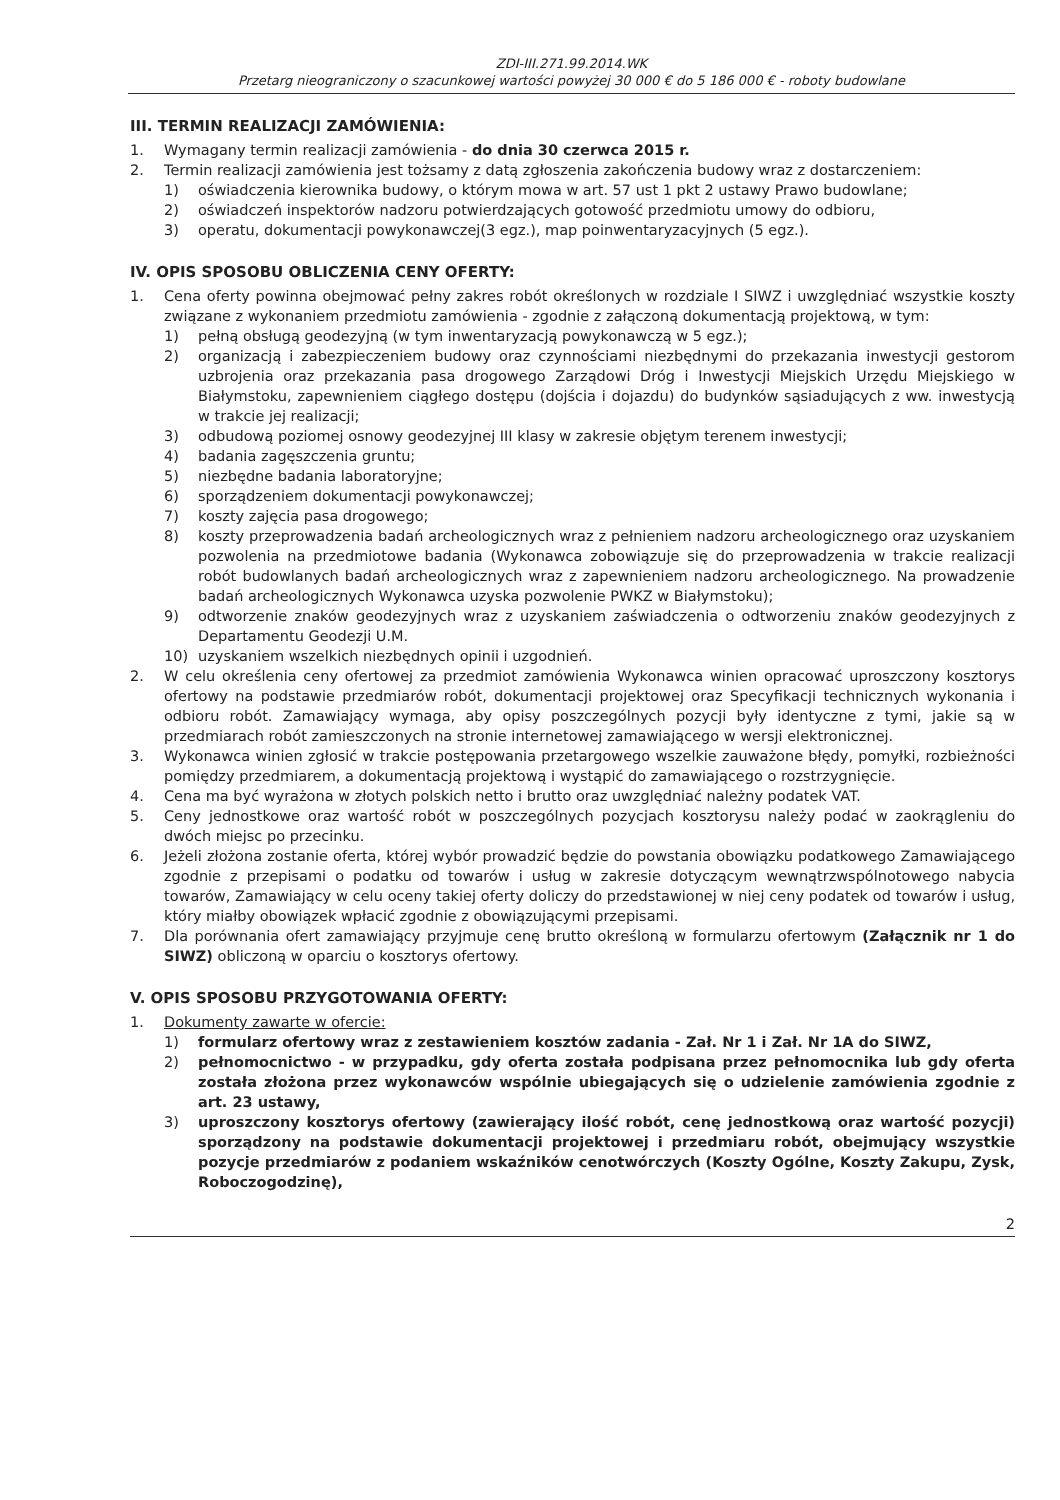ZDI-III.271.99.2014.WK
Przetarg nieograniczony o szacunkowej wartości powyżej 30 000 € do 5 186 000 € - roboty budowlane
III. TERMIN REALIZACJI ZAMÓWIENIA:
1. Wymagany termin realizacji zamówienia - do dnia 30 czerwca 2015 r.
2. Termin realizacji zamówienia jest tożsamy z datą zgłoszenia zakończenia budowy wraz z dostarczeniem:
1) oświadczenia kierownika budowy, o którym mowa w art. 57 ust 1 pkt 2 ustawy Prawo budowlane;
2) oświadczeń inspektorów nadzoru potwierdzających gotowość przedmiotu umowy do odbioru,
3) operatu, dokumentacji powykonawczej(3 egz.), map poinwentaryzacyjnych (5 egz.).
IV. OPIS SPOSOBU OBLICZENIA CENY OFERTY:
1. Cena oferty powinna obejmować pełny zakres robót określonych w rozdziale I SIWZ i uwzględniać wszystkie koszty związane z wykonaniem przedmiotu zamówienia - zgodnie z załączoną dokumentacją projektową, w tym:
1) pełną obsługą geodezyjną (w tym inwentaryzacją powykonawczą w 5 egz.);
2) organizacją i zabezpieczeniem budowy oraz czynnościami niezbędnymi do przekazania inwestycji gestorom uzbrojenia oraz przekazania pasa drogowego Zarządowi Dróg i Inwestycji Miejskich Urzędu Miejskiego w Białymstoku, zapewnieniem ciągłego dostępu (dojścia i dojazdu) do budynków sąsiadujących z ww. inwestycją w trakcie jej realizacji;
3) odbudową poziomej osnowy geodezyjnej III klasy w zakresie objętym terenem inwestycji;
4) badania zagęszczenia gruntu;
5) niezbędne badania laboratoryjne;
6) sporządzeniem dokumentacji powykonawczej;
7) koszty zajęcia pasa drogowego;
8) koszty przeprowadzenia badań archeologicznych wraz z pełnieniem nadzoru archeologicznego oraz uzyskaniem pozwolenia na przedmiotowe badania (Wykonawca zobowiązuje się do przeprowadzenia w trakcie realizacji robót budowlanych badań archeologicznych wraz z zapewnieniem nadzoru archeologicznego. Na prowadzenie badań archeologicznych Wykonawca uzyska pozwolenie PWKZ w Białymstoku);
9) odtworzenie znaków geodezyjnych wraz z uzyskaniem zaświadczenia o odtworzeniu znaków geodezyjnych z Departamentu Geodezji U.M.
10) uzyskaniem wszelkich niezbędnych opinii i uzgodnień.
2. W celu określenia ceny ofertowej za przedmiot zamówienia Wykonawca winien opracować uproszczony kosztorys ofertowy na podstawie przedmiarów robót, dokumentacji projektowej oraz Specyfikacji technicznych wykonania i odbioru robót. Zamawiający wymaga, aby opisy poszczególnych pozycji były identyczne z tymi, jakie są w przedmiarach robót zamieszczonych na stronie internetowej zamawiającego w wersji elektronicznej.
3. Wykonawca winien zgłosić w trakcie postępowania przetargowego wszelkie zauważone błędy, pomyłki, rozbieżności pomiędzy przedmiarem, a dokumentacją projektową i wystąpić do zamawiającego o rozstrzygnięcie.
4. Cena ma być wyrażona w złotych polskich netto i brutto oraz uwzględniać należny podatek VAT.
5. Ceny jednostkowe oraz wartość robót w poszczególnych pozycjach kosztorysu należy podać w zaokrągleniu do dwóch miejsc po przecinku.
6. Jeżeli złożona zostanie oferta, której wybór prowadzić będzie do powstania obowiązku podatkowego Zamawiającego zgodnie z przepisami o podatku od towarów i usług w zakresie dotyczącym wewnątrzwspólnotowego nabycia towarów, Zamawiający w celu oceny takiej oferty doliczy do przedstawionej w niej ceny podatek od towarów i usług, który miałby obowiązek wpłacić zgodnie z obowiązującymi przepisami.
7. Dla porównania ofert zamawiający przyjmuje cenę brutto określoną w formularzu ofertowym (Załącznik nr 1 do SIWZ) obliczoną w oparciu o kosztorys ofertowy.
V. OPIS SPOSOBU PRZYGOTOWANIA OFERTY:
1. Dokumenty zawarte w ofercie:
1) formularz ofertowy wraz z zestawieniem kosztów zadania - Zał. Nr 1 i Zał. Nr 1A do SIWZ,
2) pełnomocnictwo - w przypadku, gdy oferta została podpisana przez pełnomocnika lub gdy oferta została złożona przez wykonawców wspólnie ubiegających się o udzielenie zamówienia zgodnie z art. 23 ustawy,
3) uproszczony kosztorys ofertowy (zawierający ilość robót, cenę jednostkową oraz wartość pozycji) sporządzony na podstawie dokumentacji projektowej i przedmiaru robót, obejmujący wszystkie pozycje przedmiarów z podaniem wskaźników cenotwórczych (Koszty Ogólne, Koszty Zakupu, Zysk, Roboczogodzinę),
2